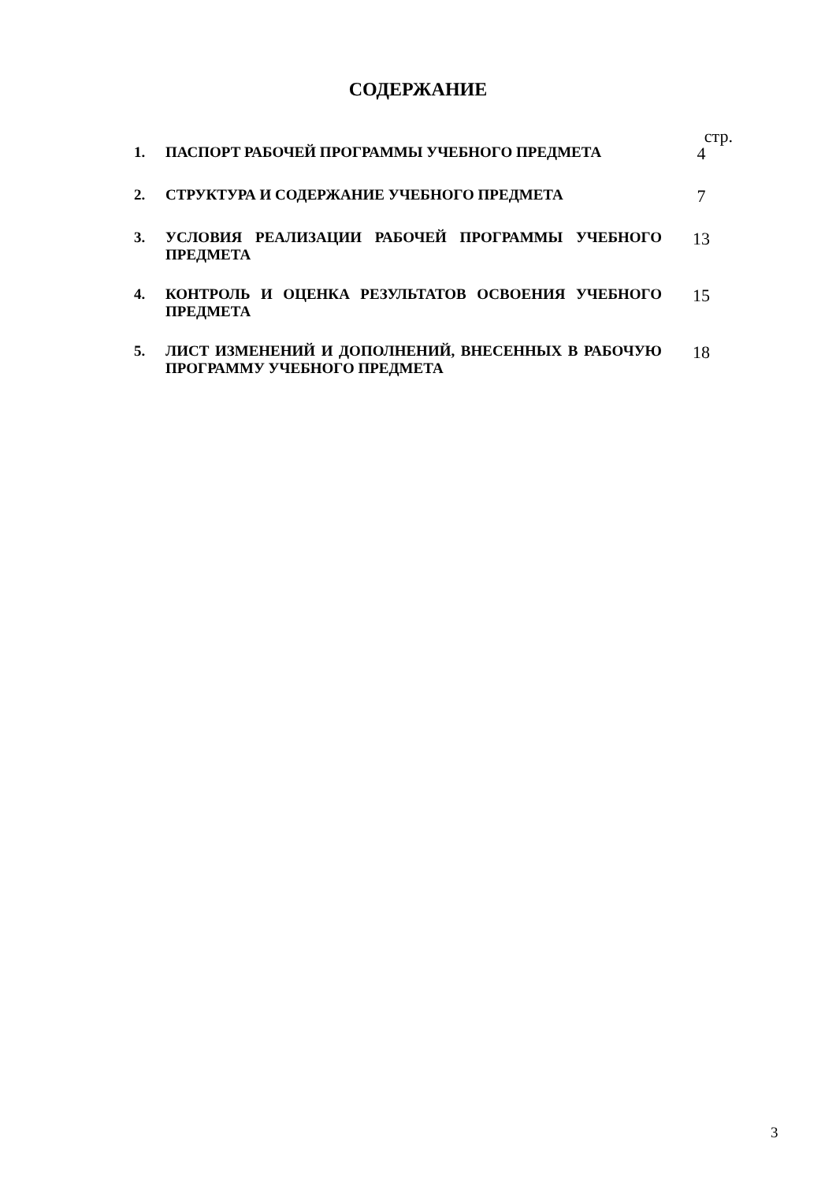СОДЕРЖАНИЕ
стр.
1. ПАСПОРТ РАБОЧЕЙ ПРОГРАММЫ УЧЕБНОГО ПРЕДМЕТА
4
2. СТРУКТУРА И СОДЕРЖАНИЕ УЧЕБНОГО ПРЕДМЕТА
7
3. УСЛОВИЯ РЕАЛИЗАЦИИ РАБОЧЕЙ ПРОГРАММЫ УЧЕБНОГО ПРЕДМЕТА
13
4. КОНТРОЛЬ И ОЦЕНКА РЕЗУЛЬТАТОВ ОСВОЕНИЯ УЧЕБНОГО ПРЕДМЕТА
15
5. ЛИСТ ИЗМЕНЕНИЙ И ДОПОЛНЕНИЙ, ВНЕСЕННЫХ В РАБОЧУЮ ПРОГРАММУ УЧЕБНОГО ПРЕДМЕТА
18
3